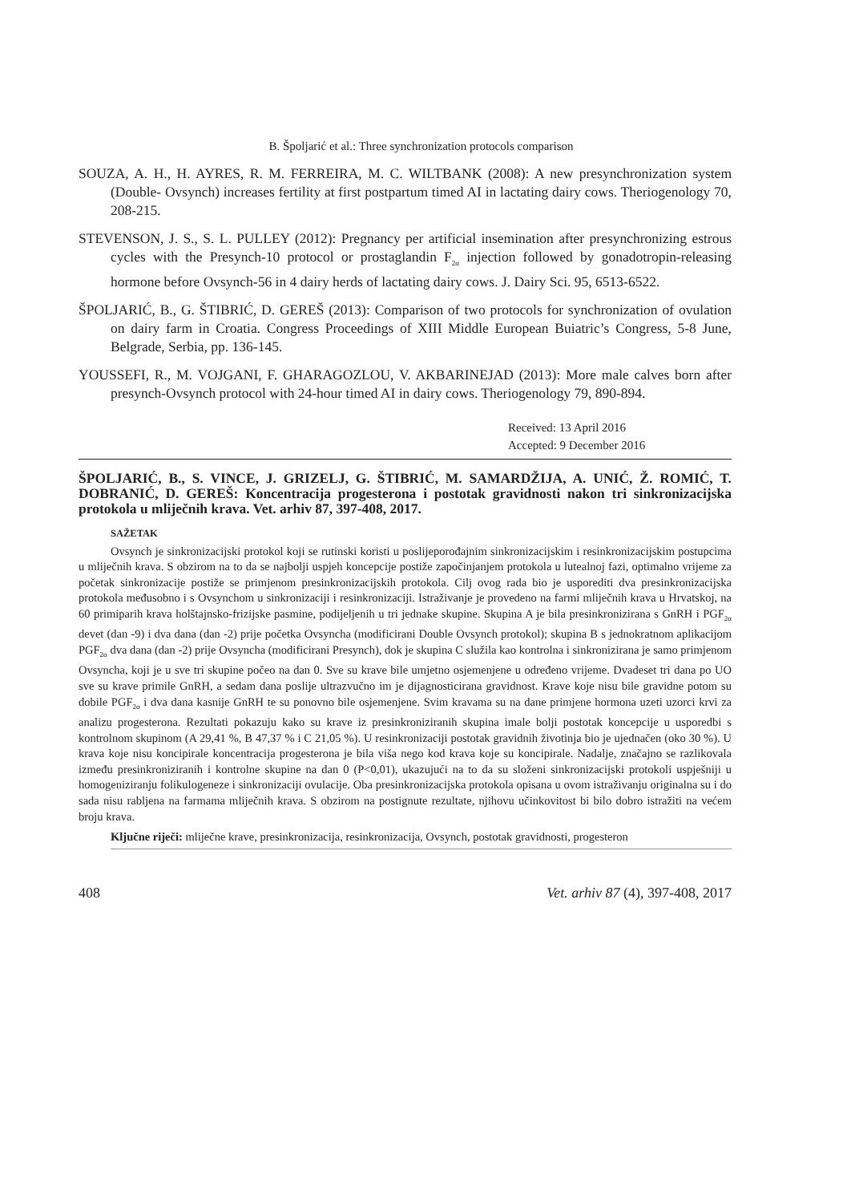B. Špoljarić et al.: Three synchronization protocols comparison
SOUZA, A. H., H. AYRES, R. M. FERREIRA, M. C. WILTBANK (2008): A new presynchronization system (Double- Ovsynch) increases fertility at first postpartum timed AI in lactating dairy cows. Theriogenology 70, 208-215.
STEVENSON, J. S., S. L. PULLEY (2012): Pregnancy per artificial insemination after presynchronizing estrous cycles with the Presynch-10 protocol or prostaglandin F<sub>2α</sub> injection followed by gonadotropin-releasing hormone before Ovsynch-56 in 4 dairy herds of lactating dairy cows. J. Dairy Sci. 95, 6513-6522.
ŠPOLJARIĆ, B., G. ŠTIBRIĆ, D. GEREŠ (2013): Comparison of two protocols for synchronization of ovulation on dairy farm in Croatia. Congress Proceedings of XIII Middle European Buiatric’s Congress, 5-8 June, Belgrade, Serbia, pp. 136-145.
YOUSSEFI, R., M. VOJGANI, F. GHARAGOZLOU, V. AKBARINEJAD (2013): More male calves born after presynch-Ovsynch protocol with 24-hour timed AI in dairy cows. Theriogenology 79, 890-894.
Received: 13 April 2016
Accepted: 9 December 2016
ŠPOLJARIĆ, B., S. VINCE, J. GRIZELJ, G. ŠTIBRIĆ, M. SAMARDŽIJA, A. UNIĆ, Ž. ROMIĆ, T. DOBRANIĆ, D. GEREŠ: Koncentracija progesterona i postotak gravidnosti nakon tri sinkronizacijska protokola u mliječnih krava. Vet. arhiv 87, 397-408, 2017.
SAŽETAK
Ovsynch je sinkronizacijski protokol koji se rutinski koristi u poslijeporođajnim sinkronizacijskim i resinkronizacijskim postupcima u mliječnih krava. S obzirom na to da se najbolji uspjeh koncepcije postiže započinjanjem protokola u lutealnoj fazi, optimalno vrijeme za početak sinkronizacije postiže se primjenom presinkronizacijskih protokola. Cilj ovog rada bio je usporediti dva presinkronizacijska protokola međusobno i s Ovsynchom u sinkronizaciji i resinkronizaciji. Istraživanje je provedeno na farmi mliječnih krava u Hrvatskoj, na 60 primiparih krava holštajnsko-frizijske pasmine, podijeljenih u tri jednake skupine. Skupina A je bila presinkronizirana s GnRH i PGF<sub>2α</sub> devet (dan -9) i dva dana (dan -2) prije početka Ovsyncha (modificirani Double Ovsynch protokol); skupina B s jednokratnom aplikacijom PGF<sub>2α</sub> dva dana (dan -2) prije Ovsyncha (modificirani Presynch), dok je skupina C služila kao kontrolna i sinkronizirana je samo primjenom Ovsyncha, koji je u sve tri skupine počeo na dan 0. Sve su krave bile umjetno osjemenjene u određeno vrijeme. Dvadeset tri dana po UO sve su krave primile GnRH, a sedam dana poslije ultrazvučno im je dijagnosticirana gravidnost. Krave koje nisu bile gravidne potom su dobile PGF<sub>2α</sub> i dva dana kasnije GnRH te su ponovno bile osjemenjene. Svim kravama su na dane primjene hormona uzeti uzorci krvi za analizu progesterona. Rezultati pokazuju kako su krave iz presinkroniziranih skupina imale bolji postotak koncepcije u usporedbi s kontrolnom skupinom (A 29,41 %, B 47,37 % i C 21,05 %). U resinkronizaciji postotak gravidnih životinja bio je ujednačen (oko 30 %). U krava koje nisu koncipirale koncentracija progesterona je bila viša nego kod krava koje su koncipirale. Nadalje, značajno se razlikovala između presinkroniziranih i kontrolne skupine na dan 0 (P<0,01), ukazujući na to da su složeni sinkronizacijski protokoli uspješniji u homogeniziranju folikulogeneze i sinkronizaciji ovulacije. Oba presinkronizacijska protokola opisana u ovom istraživanju originalna su i do sada nisu rabljena na farmama mliječnih krava. S obzirom na postignute rezultate, njihovu učinkovitost bi bilo dobro istražiti na većem broju krava.
Ključne riječi: mliječne krave, presinkronizacija, resinkronizacija, Ovsynch, postotak gravidnosti, progesteron
408 Vet. arhiv 87 (4), 397-408, 2017